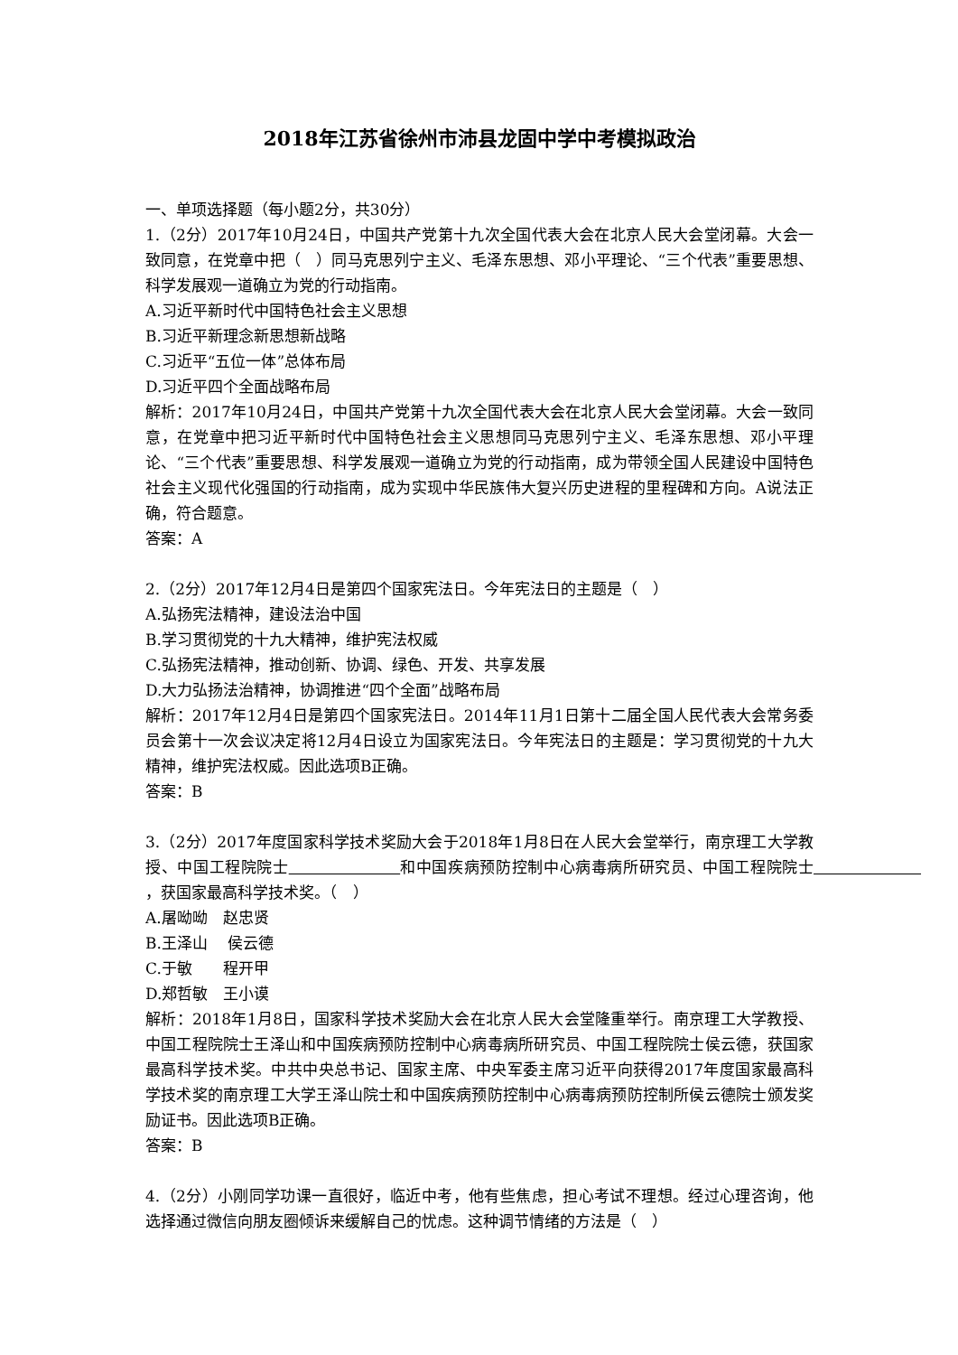2018年江苏省徐州市沛县龙固中学中考模拟政治
一、单项选择题（每小题2分，共30分）
1.（2分）2017年10月24日，中国共产党第十九次全国代表大会在北京人民大会堂闭幕。大会一致同意，在党章中把（　）同马克思列宁主义、毛泽东思想、邓小平理论、“三个代表”重要思想、科学发展观一道确立为党的行动指南。
A.习近平新时代中国特色社会主义思想
B.习近平新理念新思想新战略
C.习近平“五位一体”总体布局
D.习近平四个全面战略布局
解析：2017年10月24日，中国共产党第十九次全国代表大会在北京人民大会堂闭幕。大会一致同意，在党章中把习近平新时代中国特色社会主义思想同马克思列宁主义、毛泽东思想、邓小平理论、“三个代表”重要思想、科学发展观一道确立为党的行动指南，成为带领全国人民建设中国特色社会主义现代化强国的行动指南，成为实现中华民族伟大复兴历史进程的里程碑和方向。A说法正确，符合题意。
答案：A
2.（2分）2017年12月4日是第四个国家宪法日。今年宪法日的主题是（　）
A.弘扬宪法精神，建设法治中国
B.学习贯彻党的十九大精神，维护宪法权威
C.弘扬宪法精神，推动创新、协调、绿色、开发、共享发展
D.大力弘扬法治精神，协调推进“四个全面”战略布局
解析：2017年12月4日是第四个国家宪法日。2014年11月1日第十二届全国人民代表大会常务委员会第十一次会议决定将12月4日设立为国家宪法日。今年宪法日的主题是：学习贯彻党的十九大精神，维护宪法权威。因此选项B正确。
答案：B
3.（2分）2017年度国家科学技术奖励大会于2018年1月8日在人民大会堂举行，南京理工大学教授、中国工程院院士　　　　　　　 和中国疾病预防控制中心病毒病所研究员、中国工程院院士　　　　　　　 ，获国家最高科学技术奖。（　）
A.屠呦呦　赵忠贤
B.王泽山　 侯云德
C.于敏　　程开甲
D.郑哲敏　王小谟
解析：2018年1月8日，国家科学技术奖励大会在北京人民大会堂隆重举行。南京理工大学教授、中国工程院院士王泽山和中国疾病预防控制中心病毒病所研究员、中国工程院院士侯云德，获国家最高科学技术奖。中共中央总书记、国家主席、中央军委主席习近平向获得2017年度国家最高科学技术奖的南京理工大学王泽山院士和中国疾病预防控制中心病毒病预防控制所侯云德院士颁发奖励证书。因此选项B正确。
答案：B
4.（2分）小刚同学功课一直很好，临近中考，他有些焦虑，担心考试不理想。经过心理咨询，他选择通过微信向朋友圈倾诉来缓解自己的忧虑。这种调节情绪的方法是（　）